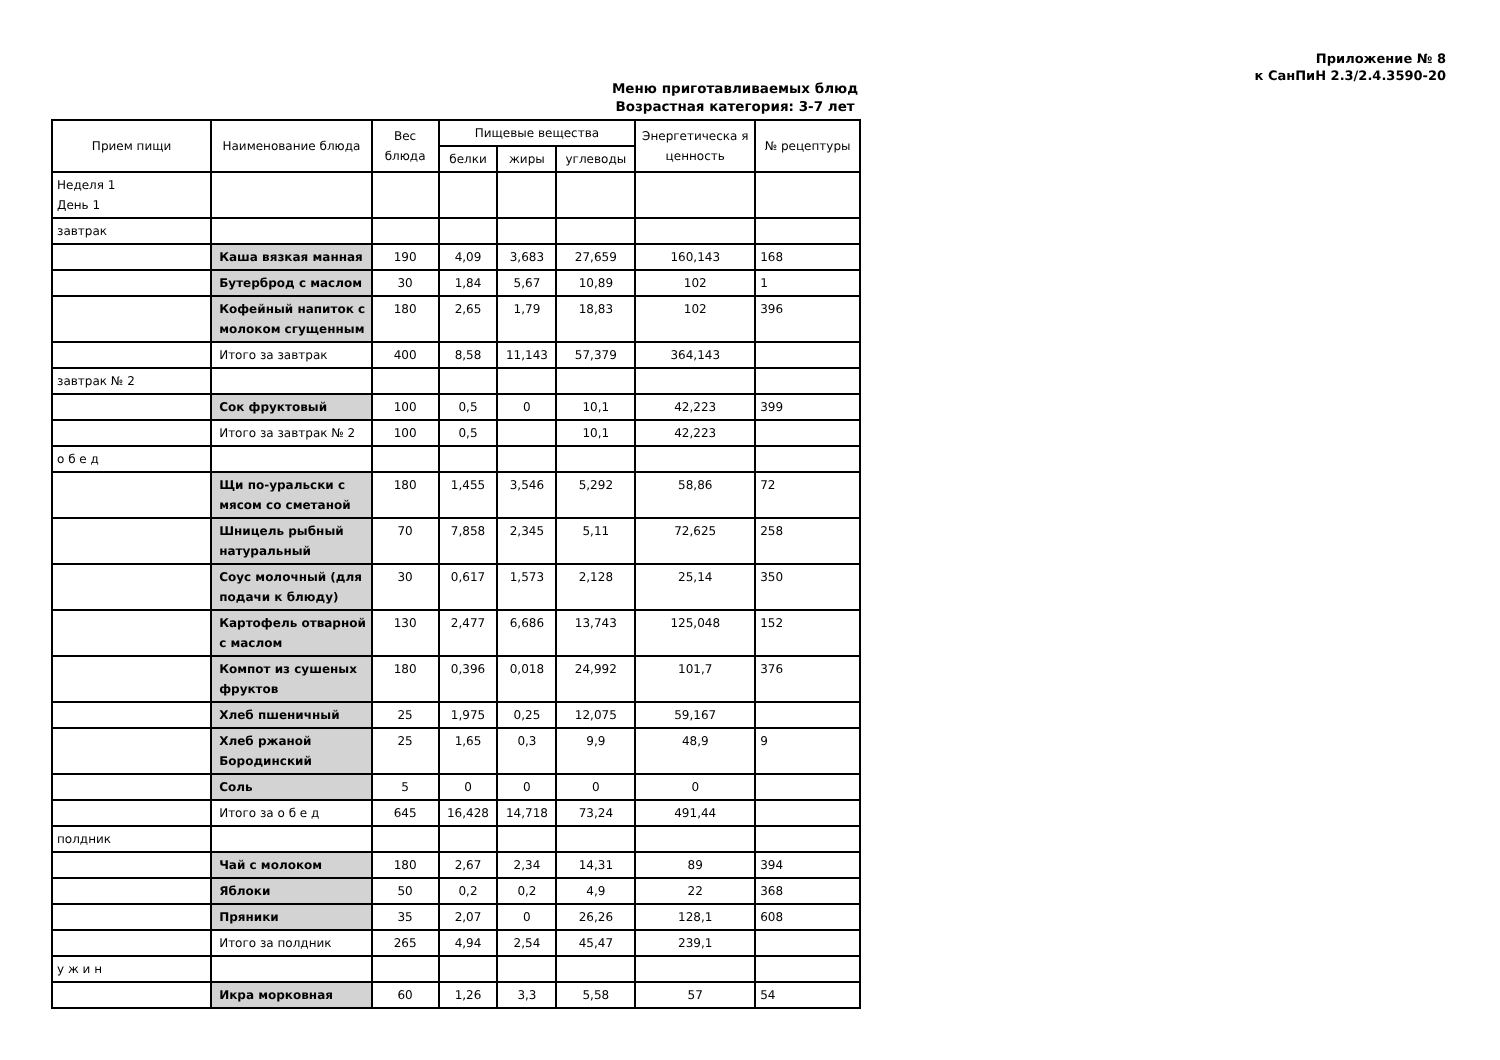Приложение № 8
к СанПиН 2.3/2.4.3590-20
Меню приготавливаемых блюд
Возрастная категория: 3-7 лет
| Прием пищи | Наименование блюда | Вес блюда | Пищевые вещества | | | Энергетическа я ценность | № рецептуры |
| --- | --- | --- | --- | --- | --- | --- | --- |
| | | | белки | жиры | углеводы | | |
| Неделя 1 День 1 | | | | | | | |
| завтрак | | | | | | | |
| | Каша вязкая манная | 190 | 4,09 | 3,683 | 27,659 | 160,143 | 168 |
| | Бутерброд с маслом | 30 | 1,84 | 5,67 | 10,89 | 102 | 1 |
| | Кофейный напиток с молоком сгущенным | 180 | 2,65 | 1,79 | 18,83 | 102 | 396 |
| | Итого за завтрак | 400 | 8,58 | 11,143 | 57,379 | 364,143 | |
| завтрак № 2 | | | | | | | |
| | Сок фруктовый | 100 | 0,5 | 0 | 10,1 | 42,223 | 399 |
| | Итого за завтрак № 2 | 100 | 0,5 | | 10,1 | 42,223 | |
| о б е д | | | | | | | |
| | Щи по-уральски с мясом со сметаной | 180 | 1,455 | 3,546 | 5,292 | 58,86 | 72 |
| | Шницель рыбный натуральный | 70 | 7,858 | 2,345 | 5,11 | 72,625 | 258 |
| | Соус молочный (для подачи к блюду) | 30 | 0,617 | 1,573 | 2,128 | 25,14 | 350 |
| | Картофель отварной с маслом | 130 | 2,477 | 6,686 | 13,743 | 125,048 | 152 |
| | Компот из сушеных фруктов | 180 | 0,396 | 0,018 | 24,992 | 101,7 | 376 |
| | Хлеб пшеничный | 25 | 1,975 | 0,25 | 12,075 | 59,167 | |
| | Хлеб ржаной Бородинский | 25 | 1,65 | 0,3 | 9,9 | 48,9 | 9 |
| | Соль | 5 | 0 | 0 | 0 | 0 | |
| | Итого за о б е д | 645 | 16,428 | 14,718 | 73,24 | 491,44 | |
| полдник | | | | | | | |
| | Чай с молоком | 180 | 2,67 | 2,34 | 14,31 | 89 | 394 |
| | Яблоки | 50 | 0,2 | 0,2 | 4,9 | 22 | 368 |
| | Пряники | 35 | 2,07 | 0 | 26,26 | 128,1 | 608 |
| | Итого за полдник | 265 | 4,94 | 2,54 | 45,47 | 239,1 | |
| у ж и н | | | | | | | |
| | Икра морковная | 60 | 1,26 | 3,3 | 5,58 | 57 | 54 |